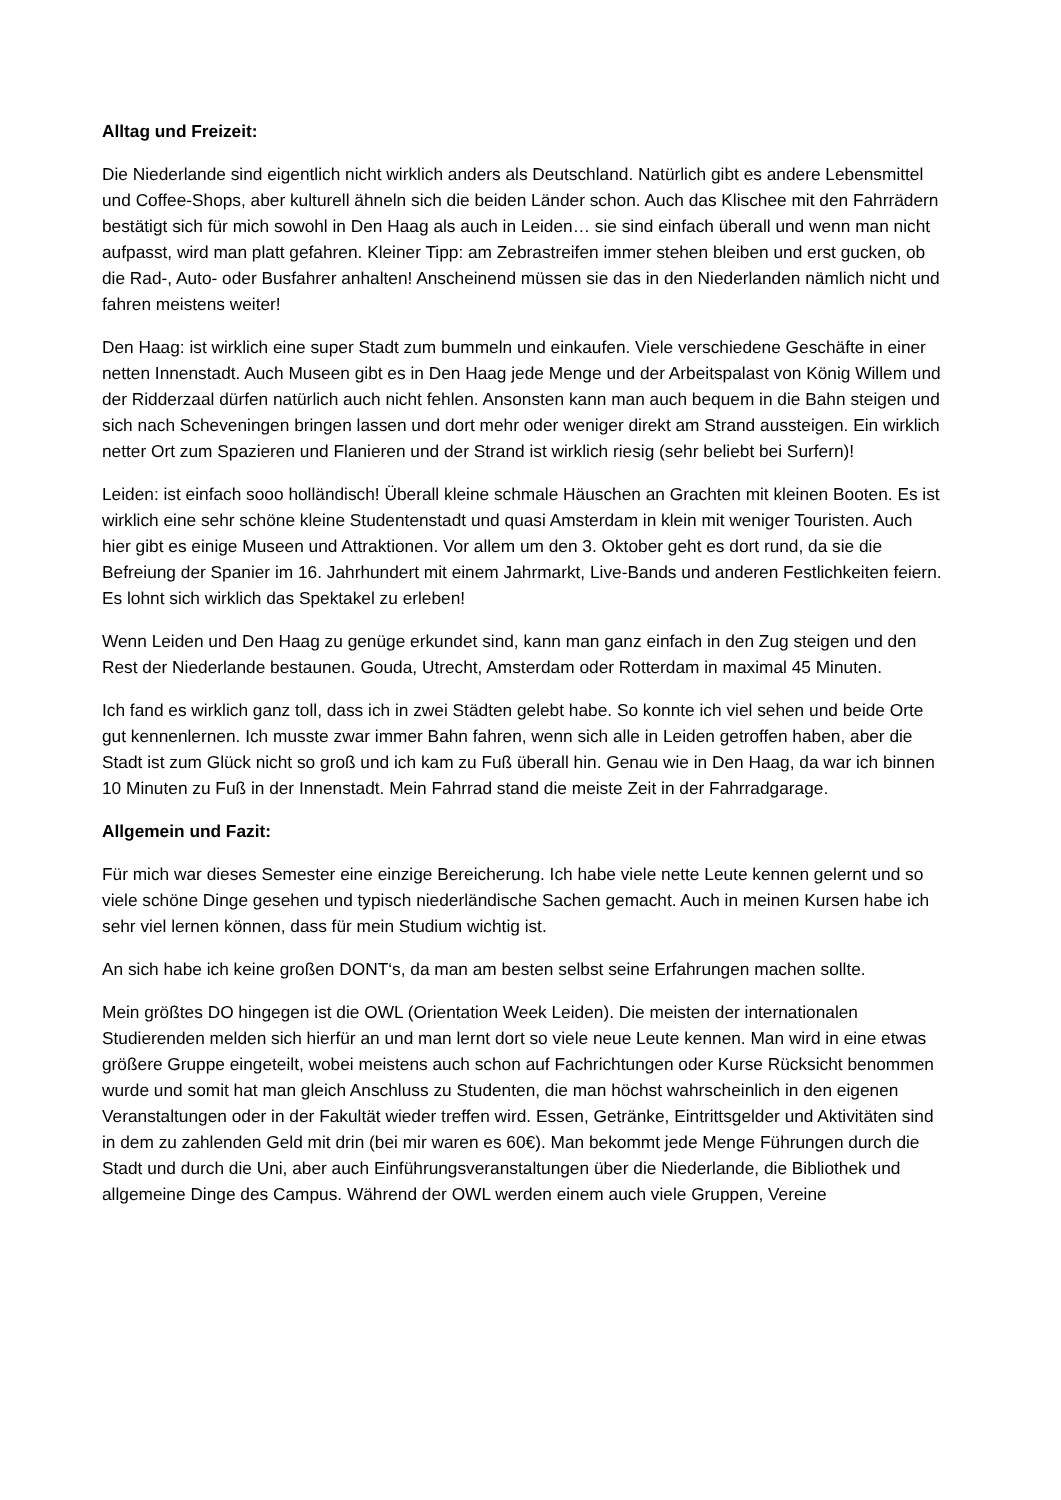Alltag und Freizeit:
Die Niederlande sind eigentlich nicht wirklich anders als Deutschland. Natürlich gibt es andere Lebensmittel und Coffee-Shops, aber kulturell ähneln sich die beiden Länder schon. Auch das Klischee mit den Fahrrädern bestätigt sich für mich sowohl in Den Haag als auch in Leiden… sie sind einfach überall und wenn man nicht aufpasst, wird man platt gefahren. Kleiner Tipp: am Zebrastreifen immer stehen bleiben und erst gucken, ob die Rad-, Auto- oder Busfahrer anhalten! Anscheinend müssen sie das in den Niederlanden nämlich nicht und fahren meistens weiter!
Den Haag: ist wirklich eine super Stadt zum bummeln und einkaufen. Viele verschiedene Geschäfte in einer netten Innenstadt. Auch Museen gibt es in Den Haag jede Menge und der Arbeitspalast von König Willem und der Ridderzaal dürfen natürlich auch nicht fehlen. Ansonsten kann man auch bequem in die Bahn steigen und sich nach Scheveningen bringen lassen und dort mehr oder weniger direkt am Strand aussteigen. Ein wirklich netter Ort zum Spazieren und Flanieren und der Strand ist wirklich riesig (sehr beliebt bei Surfern)!
Leiden: ist einfach sooo holländisch! Überall kleine schmale Häuschen an Grachten mit kleinen Booten. Es ist wirklich eine sehr schöne kleine Studentenstadt und quasi Amsterdam in klein mit weniger Touristen. Auch hier gibt es einige Museen und Attraktionen. Vor allem um den 3. Oktober geht es dort rund, da sie die Befreiung der Spanier im 16. Jahrhundert mit einem Jahrmarkt, Live-Bands und anderen Festlichkeiten feiern. Es lohnt sich wirklich das Spektakel zu erleben!
Wenn Leiden und Den Haag zu genüge erkundet sind, kann man ganz einfach in den Zug steigen und den Rest der Niederlande bestaunen. Gouda, Utrecht, Amsterdam oder Rotterdam in maximal 45 Minuten.
Ich fand es wirklich ganz toll, dass ich in zwei Städten gelebt habe. So konnte ich viel sehen und beide Orte gut kennenlernen. Ich musste zwar immer Bahn fahren, wenn sich alle in Leiden getroffen haben, aber die Stadt ist zum Glück nicht so groß und ich kam zu Fuß überall hin. Genau wie in Den Haag, da war ich binnen 10 Minuten zu Fuß in der Innenstadt. Mein Fahrrad stand die meiste Zeit in der Fahrradgarage.
Allgemein und Fazit:
Für mich war dieses Semester eine einzige Bereicherung. Ich habe viele nette Leute kennen gelernt und so viele schöne Dinge gesehen und typisch niederländische Sachen gemacht. Auch in meinen Kursen habe ich sehr viel lernen können, dass für mein Studium wichtig ist.
An sich habe ich keine großen DONT‘s, da man am besten selbst seine Erfahrungen machen sollte.
Mein größtes DO hingegen ist die OWL (Orientation Week Leiden). Die meisten der internationalen Studierenden melden sich hierfür an und man lernt dort so viele neue Leute kennen. Man wird in eine etwas größere Gruppe eingeteilt, wobei meistens auch schon auf Fachrichtungen oder Kurse Rücksicht benommen wurde und somit hat man gleich Anschluss zu Studenten, die man höchst wahrscheinlich in den eigenen Veranstaltungen oder in der Fakultät wieder treffen wird. Essen, Getränke, Eintrittsgelder und Aktivitäten sind in dem zu zahlenden Geld mit drin (bei mir waren es 60€). Man bekommt jede Menge Führungen durch die Stadt und durch die Uni, aber auch Einführungsveranstaltungen über die Niederlande, die Bibliothek und allgemeine Dinge des Campus. Während der OWL werden einem auch viele Gruppen, Vereine